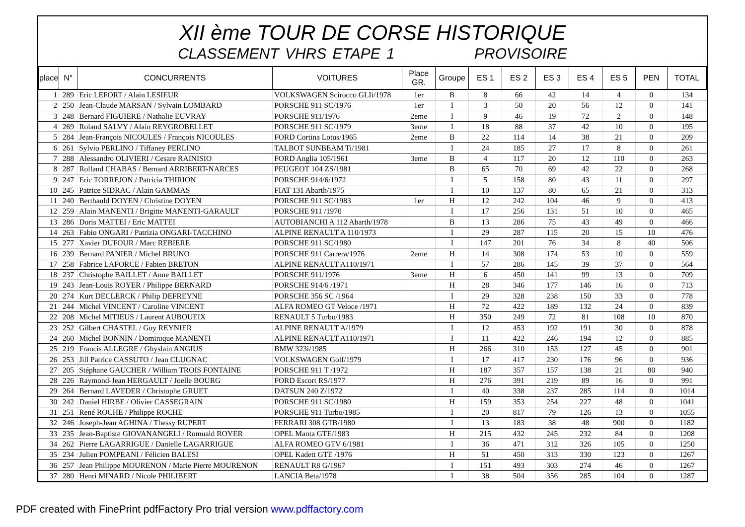XII ème TOUR DE CORSE HISTORIQUE
CLASSEMENT VHRS ETAPE 1 PROVISOIRE
| place | N° | CONCURRENTS | VOITURES | Place GR. | Groupe | ES 1 | ES 2 | ES 3 | ES 4 | ES 5 | PEN | TOTAL |
| --- | --- | --- | --- | --- | --- | --- | --- | --- | --- | --- | --- | --- |
| 1 | 289 | Eric LEFORT / Alain LESIEUR | VOLKSWAGEN Scirocco GLIi/1978 | 1er | B | 8 | 66 | 42 | 14 | 4 | 0 | 134 |
| 2 | 250 | Jean-Claude MARSAN / Sylvain LOMBARD | PORSCHE 911 SC/1976 | 1er | I | 3 | 50 | 20 | 56 | 12 | 0 | 141 |
| 3 | 248 | Bernard FIGUIERE / Nathalie EUVRAY | PORSCHE 911/1976 | 2eme | I | 9 | 46 | 19 | 72 | 2 | 0 | 148 |
| 4 | 269 | Roland SALVY / Alain REYGROBELLET | PORSCHE 911 SC/1979 | 3eme | I | 18 | 88 | 37 | 42 | 10 | 0 | 195 |
| 5 | 284 | Jean-François NICOULES / François NICOULES | FORD Cortina Lotus/1965 | 2eme | B | 22 | 114 | 14 | 38 | 21 | 0 | 209 |
| 6 | 261 | Sylvio PERLINO / Tiffaney PERLINO | TALBOT SUNBEAM Ti/1981 | | I | 24 | 185 | 27 | 17 | 8 | 0 | 261 |
| 7 | 288 | Alessandro OLIVIERI / Cesare RAINISIO | FORD Anglia 105/1961 | 3eme | B | 4 | 117 | 20 | 12 | 110 | 0 | 263 |
| 8 | 287 | Rolland CHABAS / Bernard ARRIBERT-NARCES | PEUGEOT 104 ZS/1981 | | B | 65 | 70 | 69 | 42 | 22 | 0 | 268 |
| 9 | 247 | Eric TORREJON / Patricia THIRION | PORSCHE 914/6/1972 | | I | 5 | 158 | 80 | 43 | 11 | 0 | 297 |
| 10 | 245 | Patrice SIDRAC / Alain GAMMAS | FIAT 131 Abarth/1975 | | I | 10 | 137 | 80 | 65 | 21 | 0 | 313 |
| 11 | 240 | Berthauld DOYEN / Christine DOYEN | PORSCHE 911 SC/1983 | 1er | H | 12 | 242 | 104 | 46 | 9 | 0 | 413 |
| 12 | 259 | Alain MANENTI / Brigitte MANENTI-GARAULT | PORSCHE 911 /1970 | | I | 17 | 256 | 131 | 51 | 10 | 0 | 465 |
| 13 | 286 | Doris MATTEI / Eric MATTEI | AUTOBIANCHI A 112 Abarth/1978 | | B | 13 | 286 | 75 | 43 | 49 | 0 | 466 |
| 14 | 263 | Fabio ONGARI / Patrizia ONGARI-TACCHINO | ALPINE RENAULT A 110/1973 | | I | 29 | 287 | 115 | 20 | 15 | 10 | 476 |
| 15 | 277 | Xavier DUFOUR / Marc REBIERE | PORSCHE 911 SC/1980 | | I | 147 | 201 | 76 | 34 | 8 | 40 | 506 |
| 16 | 239 | Bernard PANIER / Michel BRUNO | PORSCHE 911 Carrera/1976 | 2eme | H | 14 | 308 | 174 | 53 | 10 | 0 | 559 |
| 17 | 258 | Fabrice LAFORCE / Fabien BRETON | ALPINE RENAULT A110/1971 | | I | 57 | 286 | 145 | 39 | 37 | 0 | 564 |
| 18 | 237 | Christophe BAILLET / Anne BAILLET | PORSCHE 911/1976 | 3eme | H | 6 | 450 | 141 | 99 | 13 | 0 | 709 |
| 19 | 243 | Jean-Louis ROYER / Philippe BERNARD | PORSCHE 914/6 /1971 | | H | 28 | 346 | 177 | 146 | 16 | 0 | 713 |
| 20 | 274 | Kurt DECLERCK / Philip DEFREYNE | PORSCHE 356 SC /1964 | | I | 29 | 328 | 238 | 150 | 33 | 0 | 778 |
| 21 | 244 | Michel VINCENT / Caroline VINCENT | ALFA ROMEO GT Veloce /1971 | | H | 72 | 422 | 189 | 132 | 24 | 0 | 839 |
| 22 | 208 | Michel MITIEUS / Laurent AUBOUEIX | RENAULT 5 Turbo/1983 | | H | 350 | 249 | 72 | 81 | 108 | 10 | 870 |
| 23 | 252 | Gilbert CHASTEL / Guy REYNIER | ALPINE RENAULT A/1979 | | I | 12 | 453 | 192 | 191 | 30 | 0 | 878 |
| 24 | 260 | Michel BONNIN / Dominique MANENTI | ALPINE RENAULT A110/1971 | | I | 11 | 422 | 246 | 194 | 12 | 0 | 885 |
| 25 | 219 | Francis ALLEGRE / Ghyslain ANGIUS | BMW 323i/1985 | | H | 266 | 310 | 153 | 127 | 45 | 0 | 901 |
| 26 | 253 | Jill Patrice CASSUTO / Jean CLUGNAC | VOLKSWAGEN Golf/1979 | | I | 17 | 417 | 230 | 176 | 96 | 0 | 936 |
| 27 | 205 | Stéphane GAUCHER / William TROIS FONTAINE | PORSCHE 911 T /1972 | | H | 187 | 357 | 157 | 138 | 21 | 80 | 940 |
| 28 | 226 | Raymond-Jean HERGAULT / Joelle BOURG | FORD Escort RS/1977 | | H | 276 | 391 | 219 | 89 | 16 | 0 | 991 |
| 29 | 264 | Bernard LAVEDER / Christophe GRUET | DATSUN 240 Z/1972 | | I | 40 | 338 | 237 | 285 | 114 | 0 | 1014 |
| 30 | 242 | Daniel HIRBE / Olivier CASSEGRAIN | PORSCHE 911 SC/1980 | | H | 159 | 353 | 254 | 227 | 48 | 0 | 1041 |
| 31 | 251 | René ROCHE / Philippe ROCHE | PORSCHE 911 Turbo/1985 | | I | 20 | 817 | 79 | 126 | 13 | 0 | 1055 |
| 32 | 246 | Joseph-Jean AGHINA / Thessy RUPERT | FERRARI 308 GTB/1980 | | I | 13 | 183 | 38 | 48 | 900 | 0 | 1182 |
| 33 | 235 | Jean-Baptiste GIOVANANGELI / Romuald ROYER | OPEL Manta GTE/1983 | | H | 215 | 432 | 245 | 232 | 84 | 0 | 1208 |
| 34 | 262 | Pierre LAGARRIGUE / Danielle LAGARRIGUE | ALFA ROMEO GTV 6/1981 | | I | 36 | 471 | 312 | 326 | 105 | 0 | 1250 |
| 35 | 234 | Julien POMPEANI / Félicien BALESI | OPEL Kadett GTE /1976 | | H | 51 | 450 | 313 | 330 | 123 | 0 | 1267 |
| 36 | 257 | Jean Philippe MOURENON / Marie Pierre MOURENON | RENAULT R8 G/1967 | | I | 151 | 493 | 303 | 274 | 46 | 0 | 1267 |
| 37 | 280 | Henri MINARD / Nicole PHILIBERT | LANCIA Beta/1978 | | I | 38 | 504 | 356 | 285 | 104 | 0 | 1287 |
PDF created with FinePrint pdfFactory Pro trial version www.pdffactory.com